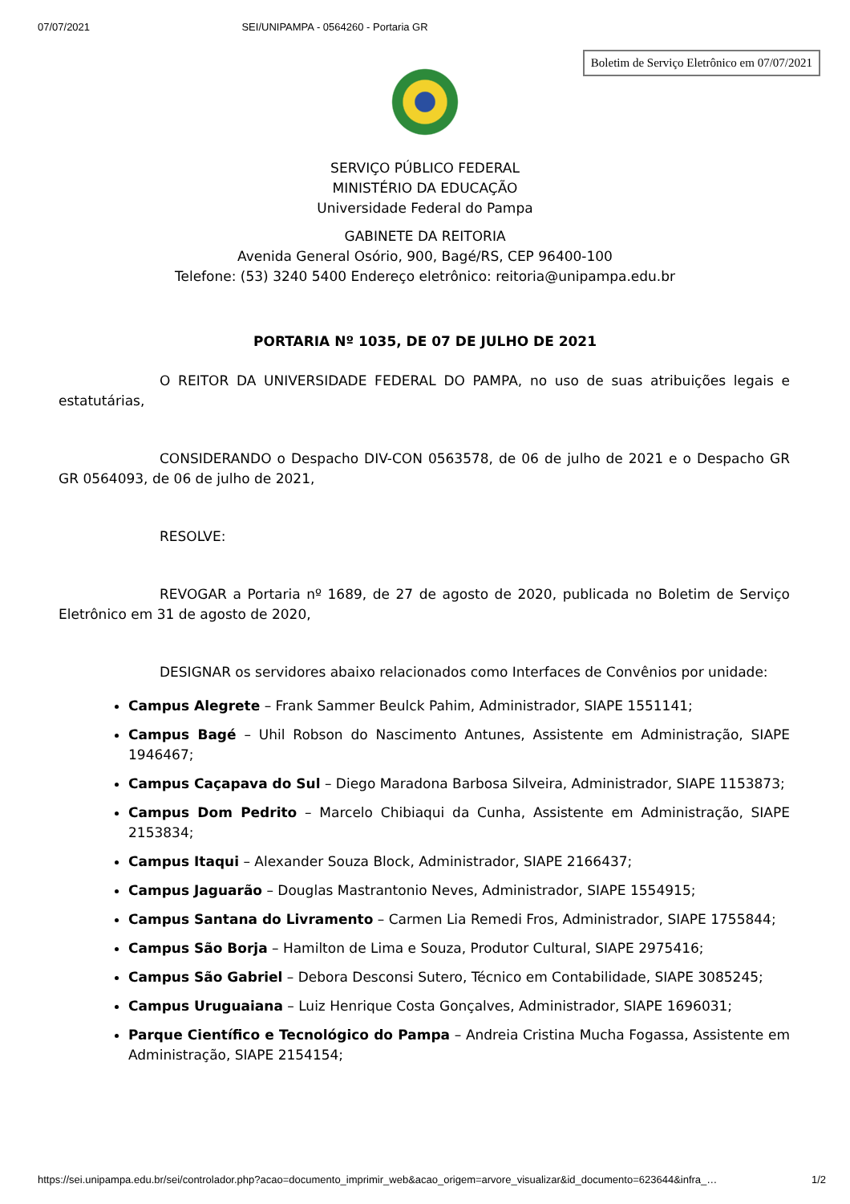07/07/2021 SEI/UNIPAMPA - 0564260 - Portaria GR
Boletim de Serviço Eletrônico em 07/07/2021
SERVIÇO PÚBLICO FEDERAL
MINISTÉRIO DA EDUCAÇÃO
Universidade Federal do Pampa
GABINETE DA REITORIA
Avenida General Osório, 900, Bagé/RS, CEP 96400-100
Telefone: (53) 3240 5400 Endereço eletrônico: reitoria@unipampa.edu.br
PORTARIA Nº 1035, DE 07 DE JULHO DE 2021
O REITOR DA UNIVERSIDADE FEDERAL DO PAMPA, no uso de suas atribuições legais e estatutárias,
CONSIDERANDO o Despacho DIV-CON 0563578, de 06 de julho de 2021 e o Despacho GR GR 0564093, de 06 de julho de 2021,
RESOLVE:
REVOGAR a Portaria nº 1689, de 27 de agosto de 2020, publicada no Boletim de Serviço Eletrônico em 31 de agosto de 2020,
DESIGNAR os servidores abaixo relacionados como Interfaces de Convênios por unidade:
Campus Alegrete – Frank Sammer Beulck Pahim, Administrador, SIAPE 1551141;
Campus Bagé – Uhil Robson do Nascimento Antunes, Assistente em Administração, SIAPE 1946467;
Campus Caçapava do Sul – Diego Maradona Barbosa Silveira, Administrador, SIAPE 1153873;
Campus Dom Pedrito – Marcelo Chibiaqui da Cunha, Assistente em Administração, SIAPE 2153834;
Campus Itaqui – Alexander Souza Block, Administrador, SIAPE 2166437;
Campus Jaguarão – Douglas Mastrantonio Neves, Administrador, SIAPE 1554915;
Campus Santana do Livramento – Carmen Lia Remedi Fros, Administrador, SIAPE 1755844;
Campus São Borja – Hamilton de Lima e Souza, Produtor Cultural, SIAPE 2975416;
Campus São Gabriel – Debora Desconsi Sutero, Técnico em Contabilidade, SIAPE 3085245;
Campus Uruguaiana – Luiz Henrique Costa Gonçalves, Administrador, SIAPE 1696031;
Parque Científico e Tecnológico do Pampa – Andreia Cristina Mucha Fogassa, Assistente em Administração, SIAPE 2154154;
https://sei.unipampa.edu.br/sei/controlador.php?acao=documento_imprimir_web&acao_origem=arvore_visualizar&id_documento=623644&infra_… 1/2